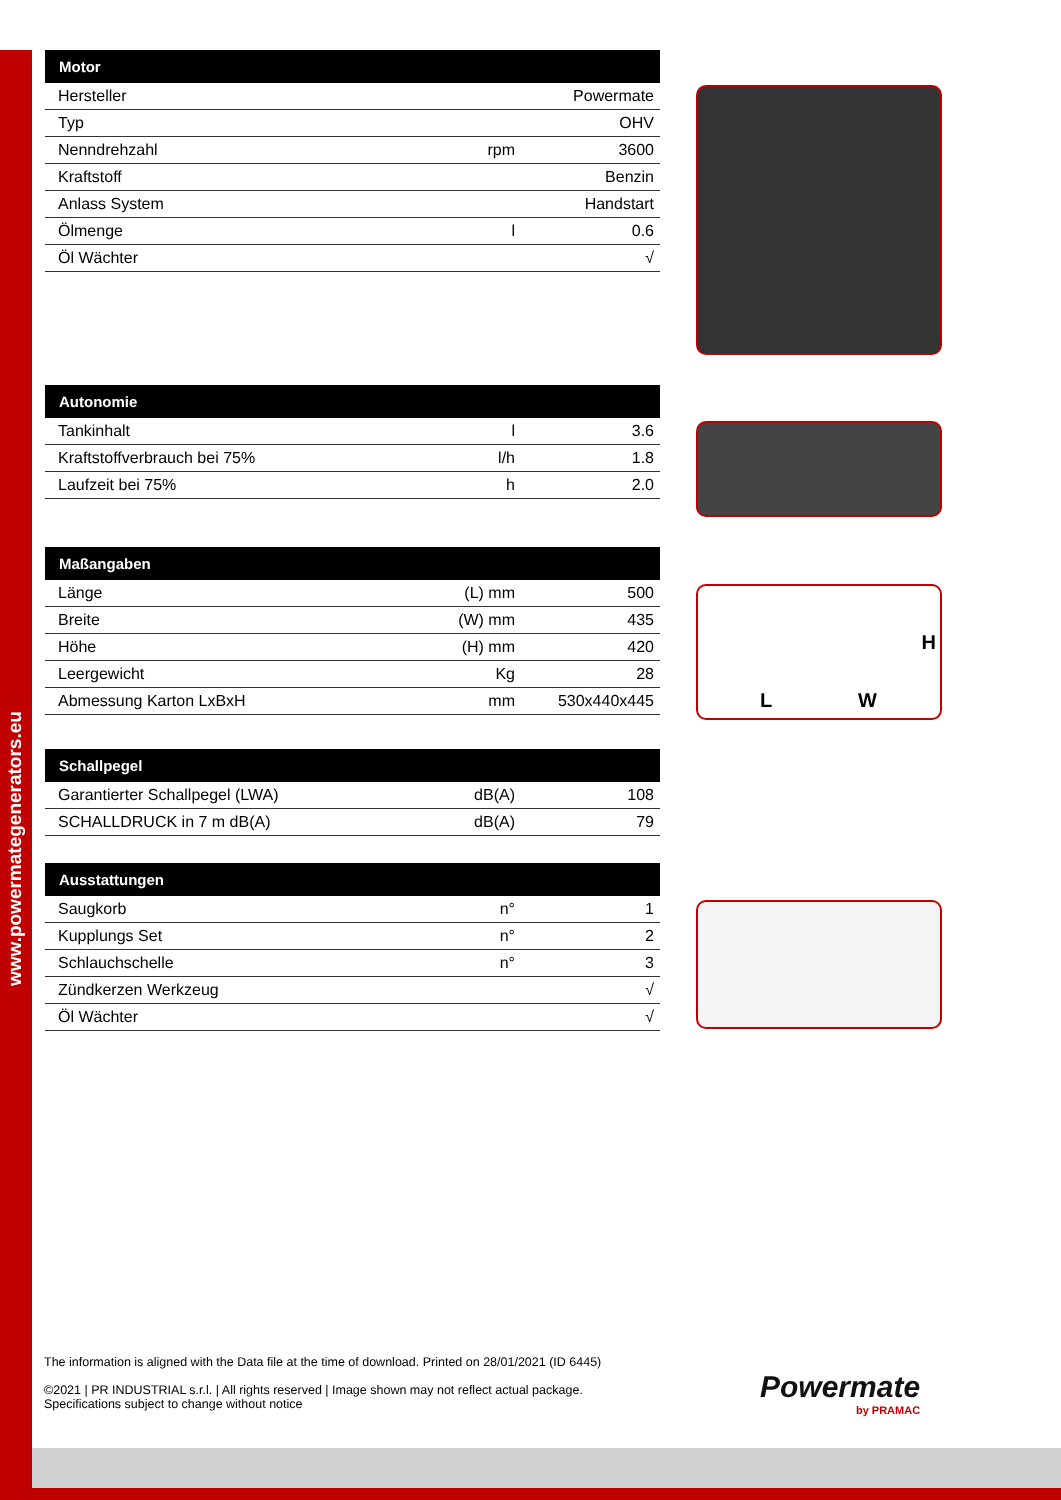www.powermategenerators.eu
| Motor | | |
| --- | --- | --- |
| Hersteller | | Powermate |
| Typ | | OHV |
| Nenndrehzahl | rpm | 3600 |
| Kraftstoff | | Benzin |
| Anlass System | | Handstart |
| Ölmenge | l | 0.6 |
| Öl Wächter | | √ |
| Autonomie | | |
| --- | --- | --- |
| Tankinhalt | l | 3.6 |
| Kraftstoffverbrauch bei 75% | l/h | 1.8 |
| Laufzeit bei 75% | h | 2.0 |
| Maßangaben | | |
| --- | --- | --- |
| Länge | (L) mm | 500 |
| Breite | (W) mm | 435 |
| Höhe | (H) mm | 420 |
| Leergewicht | Kg | 28 |
| Abmessung Karton LxBxH | mm | 530x440x445 |
| Schallpegel | | |
| --- | --- | --- |
| Garantierter Schallpegel (LWA) | dB(A) | 108 |
| SCHALLDRUCK in 7 m dB(A) | dB(A) | 79 |
| Ausstattungen | | |
| --- | --- | --- |
| Saugkorb | n° | 1 |
| Kupplungs Set | n° | 2 |
| Schlauchschelle | n° | 3 |
| Zündkerzen Werkzeug | | √ |
| Öl Wächter | | √ |
L W
H
The information is aligned with the Data file at the time of download. Printed on 28/01/2021 (ID 6445)
©2021 | PR INDUSTRIAL s.r.l. | All rights reserved | Image shown may not reflect actual package. Specifications subject to change without notice
Powermate
by PRAMAC